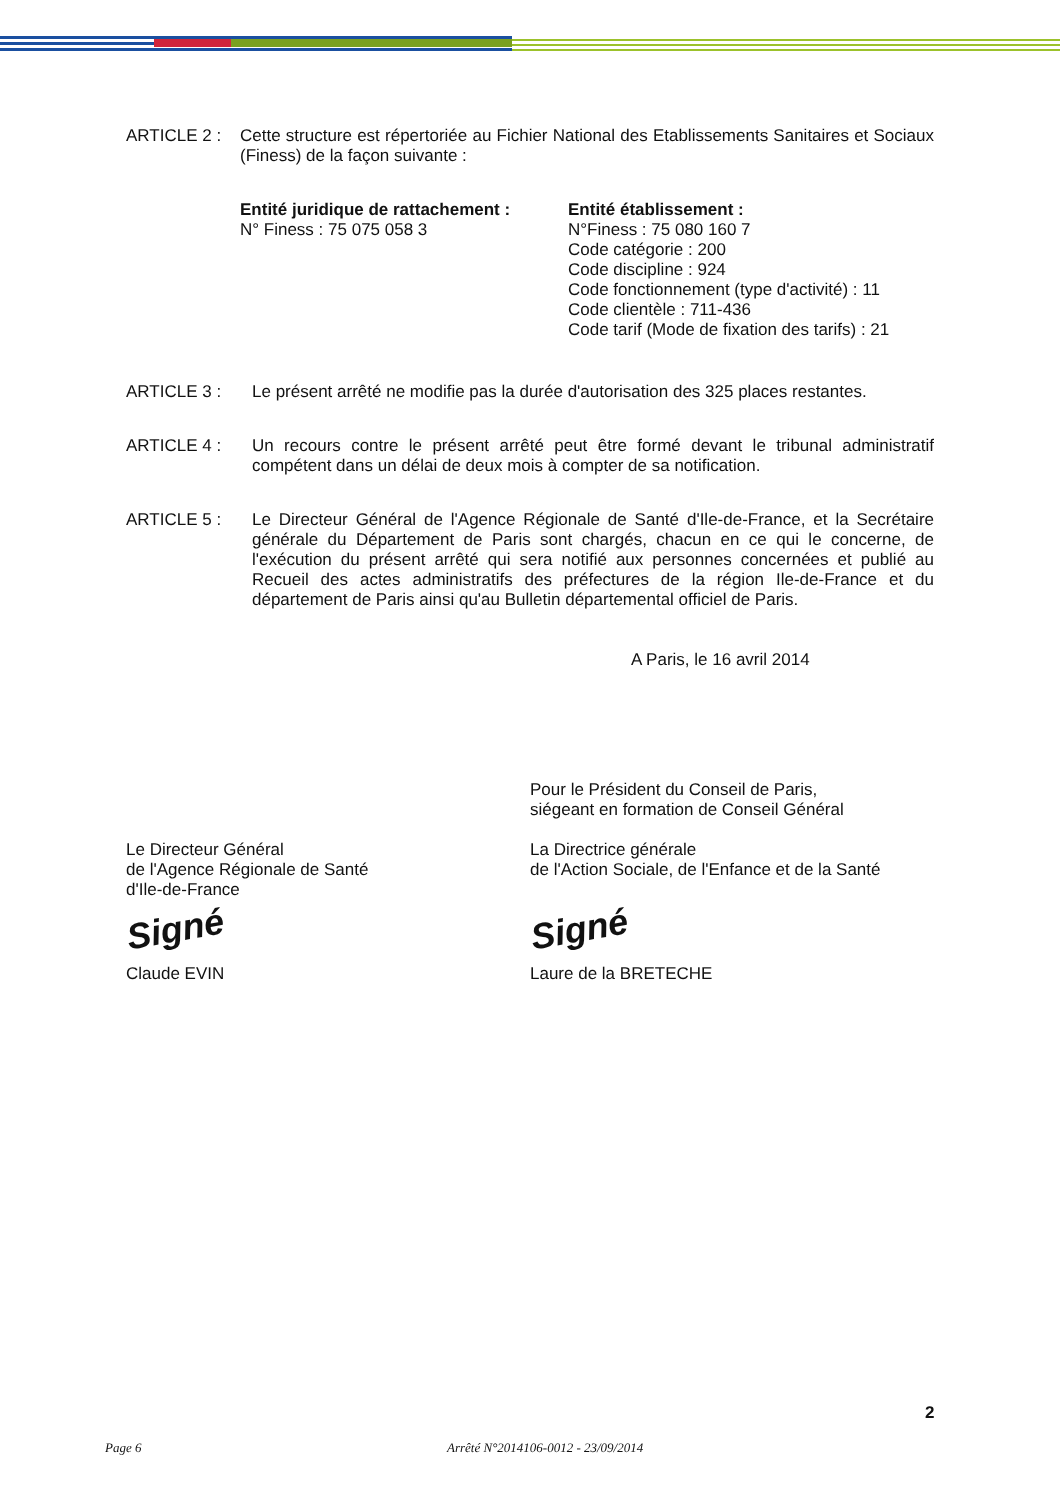ARTICLE 2 : Cette structure est répertoriée au Fichier National des Etablissements Sanitaires et Sociaux (Finess) de la façon suivante :
Entité juridique de rattachement :
N° Finess : 75 075 058 3
Entité établissement :
N°Finess : 75 080 160 7
Code catégorie : 200
Code discipline : 924
Code fonctionnement (type d'activité) : 11
Code clientèle : 711-436
Code tarif (Mode de fixation des tarifs) : 21
ARTICLE 3 : Le présent arrêté ne modifie pas la durée d'autorisation des 325 places restantes.
ARTICLE 4 : Un recours contre le présent arrêté peut être formé devant le tribunal administratif compétent dans un délai de deux mois à compter de sa notification.
ARTICLE 5 : Le Directeur Général de l'Agence Régionale de Santé d'Ile-de-France, et la Secrétaire générale du Département de Paris sont chargés, chacun en ce qui le concerne, de l'exécution du présent arrêté qui sera notifié aux personnes concernées et publié au Recueil des actes administratifs des préfectures de la région Ile-de-France et du département de Paris ainsi qu'au Bulletin départemental officiel de Paris.
A Paris, le 16 avril 2014
Le Directeur Général
de l'Agence Régionale de Santé
d'Ile-de-France
Signé
Claude EVIN
Pour le Président du Conseil de Paris,
siégeant en formation de Conseil Général
La Directrice générale
de l'Action Sociale, de l'Enfance et de la Santé
Signé
Laure de la BRETECHE
2
Page 6 Arrêté N°2014106-0012 - 23/09/2014